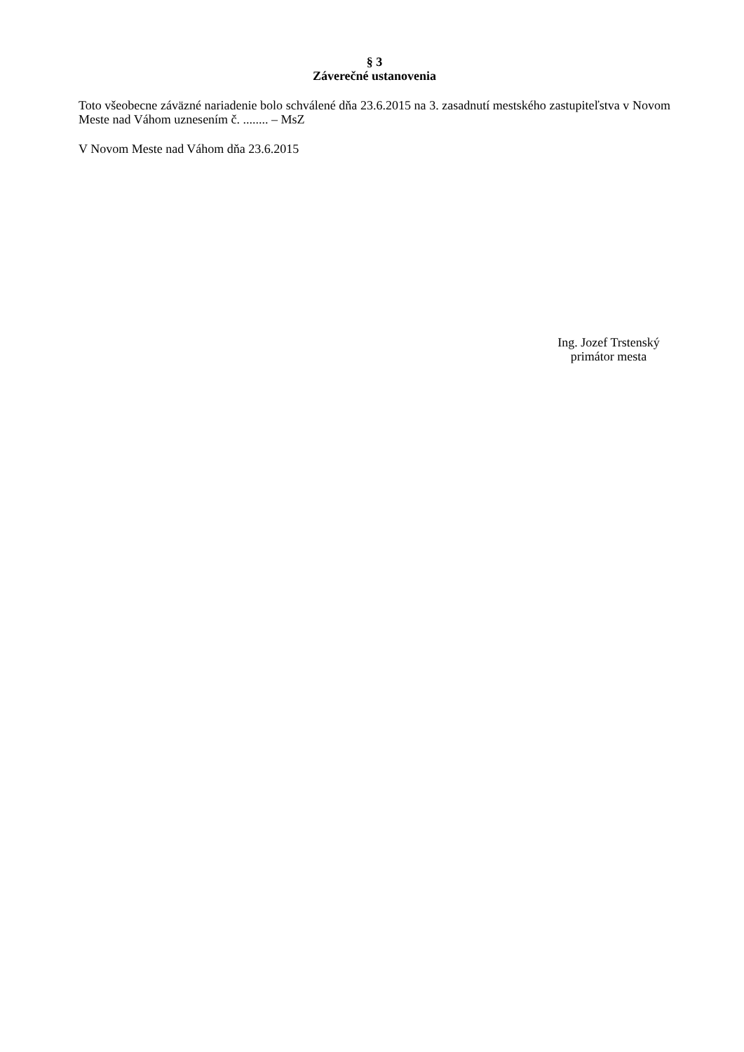§ 3
Záverečné ustanovenia
Toto všeobecne záväzné nariadenie bolo schválené dňa 23.6.2015 na 3. zasadnutí mestského zastupiteľstva v Novom Meste nad Váhom uznesením č. ........ – MsZ
V Novom Meste nad Váhom dňa 23.6.2015
Ing. Jozef Trstenský
primátor mesta